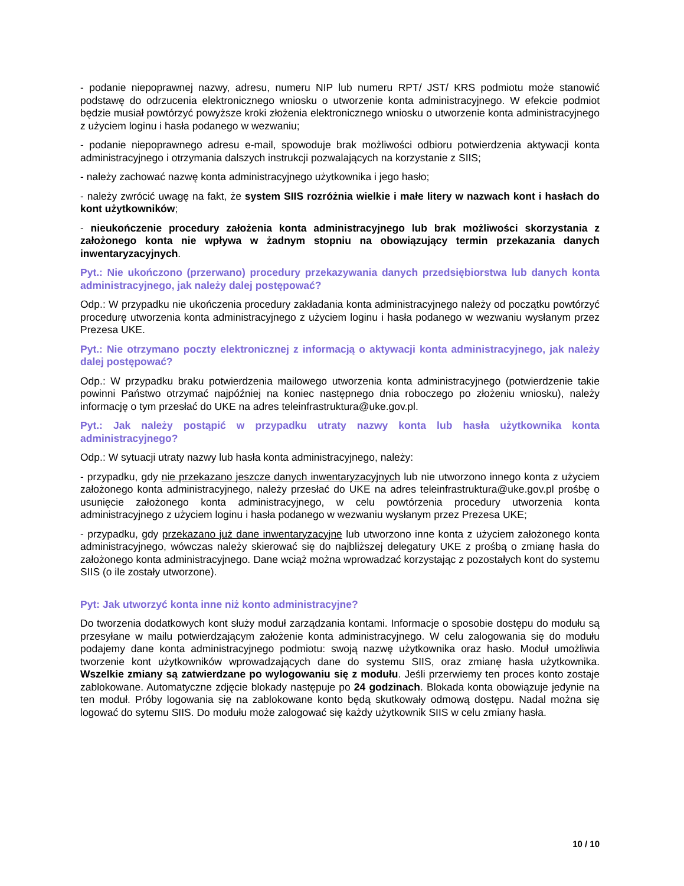- podanie niepoprawnej nazwy, adresu, numeru NIP lub numeru RPT/ JST/ KRS podmiotu może stanowić podstawę do odrzucenia elektronicznego wniosku o utworzenie konta administracyjnego. W efekcie podmiot będzie musiał powtórzyć powyższe kroki złożenia elektronicznego wniosku o utworzenie konta administracyjnego z użyciem loginu i hasła podanego w wezwaniu;
- podanie niepoprawnego adresu e-mail, spowoduje brak możliwości odbioru potwierdzenia aktywacji konta administracyjnego i otrzymania dalszych instrukcji pozwalających na korzystanie z SIIS;
- należy zachować nazwę konta administracyjnego użytkownika i jego hasło;
- należy zwrócić uwagę na fakt, że system SIIS rozróżnia wielkie i małe litery w nazwach kont i hasłach do kont użytkowników;
- nieukończenie procedury założenia konta administracyjnego lub brak możliwości skorzystania z założonego konta nie wpływa w żadnym stopniu na obowiązujący termin przekazania danych inwentaryzacyjnych.
Pyt.: Nie ukończono (przerwano) procedury przekazywania danych przedsiębiorstwa lub danych konta administracyjnego, jak należy dalej postępować?
Odp.: W przypadku nie ukończenia procedury zakładania konta administracyjnego należy od początku powtórzyć procedurę utworzenia konta administracyjnego z użyciem loginu i hasła podanego w wezwaniu wysłanym przez Prezesa UKE.
Pyt.: Nie otrzymano poczty elektronicznej z informacją o aktywacji konta administracyjnego, jak należy dalej postępować?
Odp.: W przypadku braku potwierdzenia mailowego utworzenia konta administracyjnego (potwierdzenie takie powinni Państwo otrzymać najpóźniej na koniec następnego dnia roboczego po złożeniu wniosku), należy informację o tym przesłać do UKE na adres teleinfrastruktura@uke.gov.pl.
Pyt.: Jak należy postąpić w przypadku utraty nazwy konta lub hasła użytkownika konta administracyjnego?
Odp.: W sytuacji utraty nazwy lub hasła konta administracyjnego, należy:
- przypadku, gdy nie przekazano jeszcze danych inwentaryzacyjnych lub nie utworzono innego konta z użyciem założonego konta administracyjnego, należy przesłać do UKE na adres teleinfrastruktura@uke.gov.pl prośbę o usunięcie założonego konta administracyjnego, w celu powtórzenia procedury utworzenia konta administracyjnego z użyciem loginu i hasła podanego w wezwaniu wysłanym przez Prezesa UKE;
- przypadku, gdy przekazano już dane inwentaryzacyjne lub utworzono inne konta z użyciem założonego konta administracyjnego, wówczas należy skierować się do najbliższej delegatury UKE z prośbą o zmianę hasła do założonego konta administracyjnego. Dane wciąż można wprowadzać korzystając z pozostałych kont do systemu SIIS (o ile zostały utworzone).
Pyt: Jak utworzyć konta inne niż konto administracyjne?
Do tworzenia dodatkowych kont służy moduł zarządzania kontami. Informacje o sposobie dostępu do modułu są przesyłane w mailu potwierdzającym założenie konta administracyjnego. W celu zalogowania się do modułu podajemy dane konta administracyjnego podmiotu: swoją nazwę użytkownika oraz hasło. Moduł umożliwia tworzenie kont użytkowników wprowadzających dane do systemu SIIS, oraz zmianę hasła użytkownika. Wszelkie zmiany są zatwierdzane po wylogowaniu się z modułu. Jeśli przerwiemy ten proces konto zostaje zablokowane. Automatyczne zdjęcie blokady następuje po 24 godzinach. Blokada konta obowiązuje jedynie na ten moduł. Próby logowania się na zablokowane konto będą skutkowały odmową dostępu. Nadal można się logować do sytemu SIIS. Do modułu może zalogować się każdy użytkownik SIIS w celu zmiany hasła.
10 / 10